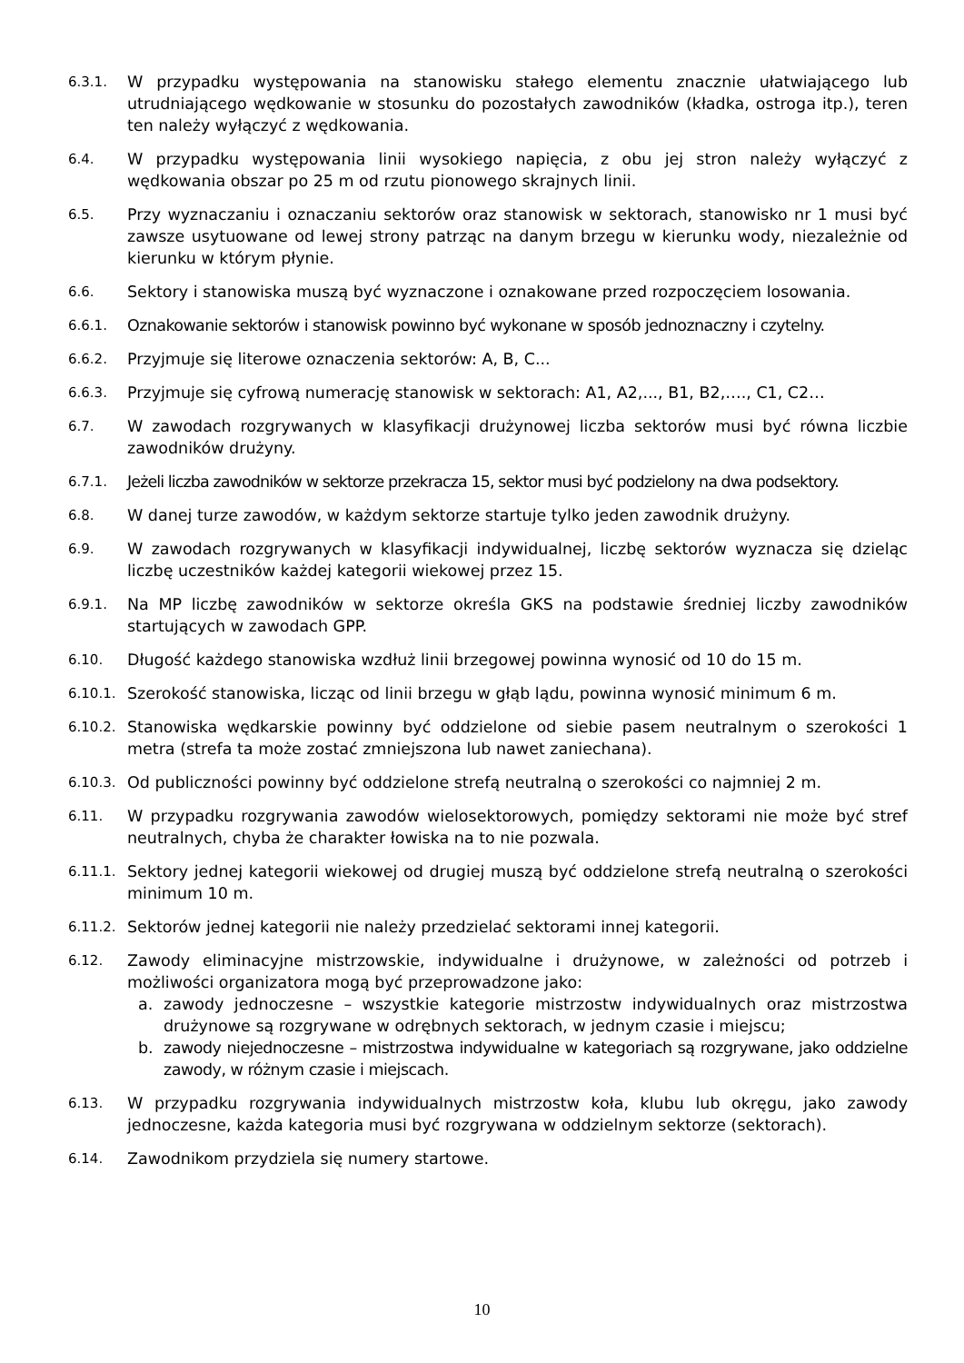6.3.1.
W przypadku występowania na stanowisku stałego elementu znacznie ułatwiającego lub utrudniającego wędkowanie w stosunku do pozostałych zawodników (kładka, ostroga itp.), teren ten należy wyłączyć z wędkowania.
6.4.
W przypadku występowania linii wysokiego napięcia, z obu jej stron należy wyłączyć z wędkowania obszar po 25 m od rzutu pionowego skrajnych linii.
6.5.
Przy wyznaczaniu i oznaczaniu sektorów oraz stanowisk w sektorach, stanowisko nr 1 musi być zawsze usytuowane od lewej strony patrząc na danym brzegu w kierunku wody, niezależnie od kierunku w którym płynie.
6.6.
Sektory i stanowiska muszą być wyznaczone i oznakowane przed rozpoczęciem losowania.
6.6.1.
Oznakowanie sektorów i stanowisk powinno być wykonane w sposób jednoznaczny i czytelny.
6.6.2.
Przyjmuje się literowe oznaczenia sektorów: A, B, C...
6.6.3.
Przyjmuje się cyfrową numerację stanowisk w sektorach: A1, A2,..., B1, B2,…., C1, C2…
6.7.
W zawodach rozgrywanych w klasyfikacji drużynowej liczba sektorów musi być równa liczbie zawodników drużyny.
6.7.1.
Jeżeli liczba zawodników w sektorze przekracza 15, sektor musi być podzielony na dwa podsektory.
6.8.
W danej turze zawodów, w każdym sektorze startuje tylko jeden zawodnik drużyny.
6.9.
W zawodach rozgrywanych w klasyfikacji indywidualnej, liczbę sektorów wyznacza się dzieląc liczbę uczestników każdej kategorii wiekowej przez 15.
6.9.1.
Na MP liczbę zawodników w sektorze określa GKS na podstawie średniej liczby zawodników startujących w zawodach GPP.
6.10.
Długość każdego stanowiska wzdłuż linii brzegowej powinna wynosić od 10 do 15 m.
6.10.1.
Szerokość stanowiska, licząc od linii brzegu w głąb lądu, powinna wynosić minimum 6 m.
6.10.2.
Stanowiska wędkarskie powinny być oddzielone od siebie pasem neutralnym o szerokości 1 metra (strefa ta może zostać zmniejszona lub nawet zaniechana).
6.10.3.
Od publiczności powinny być oddzielone strefą neutralną o szerokości co najmniej 2 m.
6.11.
W przypadku rozgrywania zawodów wielosektorowych, pomiędzy sektorami nie może być stref neutralnych, chyba że charakter łowiska na to nie pozwala.
6.11.1.
Sektory jednej kategorii wiekowej od drugiej muszą być oddzielone strefą neutralną o szerokości minimum 10 m.
6.11.2.
Sektorów jednej kategorii nie należy przedzielać sektorami innej kategorii.
6.12.
Zawody eliminacyjne mistrzowskie, indywidualne i drużynowe, w zależności od potrzeb i możliwości organizatora mogą być przeprowadzone jako:
a. zawody jednoczesne – wszystkie kategorie mistrzostw indywidualnych oraz mistrzostwa drużynowe są rozgrywane w odrębnych sektorach, w jednym czasie i miejscu;
b. zawody niejednoczesne – mistrzostwa indywidualne w kategoriach są rozgrywane, jako oddzielne zawody, w różnym czasie i miejscach.
6.13.
W przypadku rozgrywania indywidualnych mistrzostw koła, klubu lub okręgu, jako zawody jednoczesne, każda kategoria musi być rozgrywana w oddzielnym sektorze (sektorach).
6.14.
Zawodnikom przydziela się numery startowe.
10